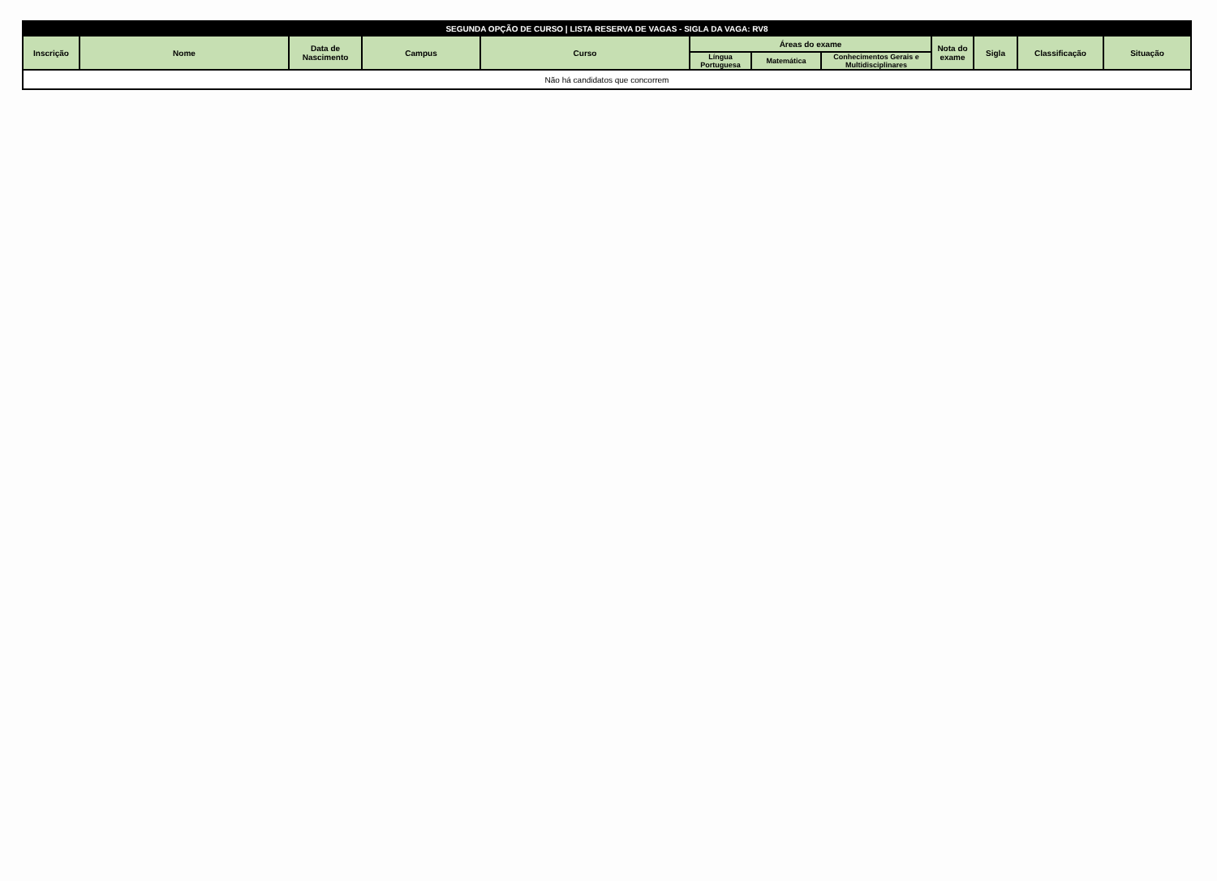| SEGUNDA OPÇÃO DE CURSO / LISTA RESERVA DE VAGAS - SIGLA DA VAGA: RV8 | | | | | | | | | | | |
| --- | --- | --- | --- | --- | --- | --- | --- | --- | --- | --- | --- |
| Inscrição | Nome | Data de Nascimento | Campus | Curso | Áreas do exame | | | Nota do exame | Sigla | Classificação | Situação |
| | | | | | Língua Portuguesa | Matemática | Conhecimentos Gerais e Multidisciplinares | | | | |
| Não há candidatos que concorrem | | | | | | | | | | | |